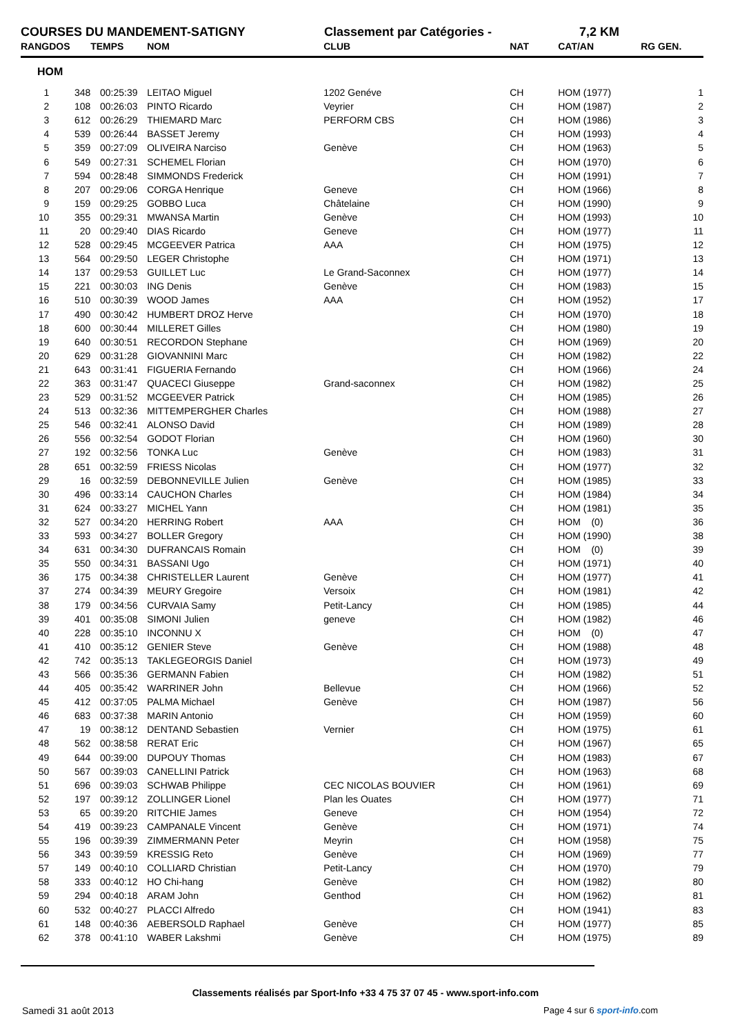COURSES DU MANDEMENT-SATIGNY Classement par Catégories - 7,2 KM
| RANG | DOS | TEMPS | NOM | CLUB | NAT | CAT/AN | RG GEN. |
| --- | --- | --- | --- | --- | --- | --- | --- |
| HOM | | | | | | | |
| 1 | 348 | 00:25:39 | LEITAO Miguel | 1202 Genéve | CH | HOM (1977) | 1 |
| 2 | 108 | 00:26:03 | PINTO Ricardo | Veyrier | CH | HOM (1987) | 2 |
| 3 | 612 | 00:26:29 | THIEMARD Marc | PERFORM CBS | CH | HOM (1986) | 3 |
| 4 | 539 | 00:26:44 | BASSET Jeremy | | CH | HOM (1993) | 4 |
| 5 | 359 | 00:27:09 | OLIVEIRA Narciso | Genève | CH | HOM (1963) | 5 |
| 6 | 549 | 00:27:31 | SCHEMEL Florian | | CH | HOM (1970) | 6 |
| 7 | 594 | 00:28:48 | SIMMONDS Frederick | | CH | HOM (1991) | 7 |
| 8 | 207 | 00:29:06 | CORGA Henrique | Geneve | CH | HOM (1966) | 8 |
| 9 | 159 | 00:29:25 | GOBBO Luca | Châtelaine | CH | HOM (1990) | 9 |
| 10 | 355 | 00:29:31 | MWANSA Martin | Genève | CH | HOM (1993) | 10 |
| 11 | 20 | 00:29:40 | DIAS Ricardo | Geneve | CH | HOM (1977) | 11 |
| 12 | 528 | 00:29:45 | MCGEEVER Patrica | AAA | CH | HOM (1975) | 12 |
| 13 | 564 | 00:29:50 | LEGER Christophe | | CH | HOM (1971) | 13 |
| 14 | 137 | 00:29:53 | GUILLET Luc | Le Grand-Saconnex | CH | HOM (1977) | 14 |
| 15 | 221 | 00:30:03 | ING Denis | Genève | CH | HOM (1983) | 15 |
| 16 | 510 | 00:30:39 | WOOD James | AAA | CH | HOM (1952) | 17 |
| 17 | 490 | 00:30:42 | HUMBERT DROZ Herve | | CH | HOM (1970) | 18 |
| 18 | 600 | 00:30:44 | MILLERET Gilles | | CH | HOM (1980) | 19 |
| 19 | 640 | 00:30:51 | RECORDON Stephane | | CH | HOM (1969) | 20 |
| 20 | 629 | 00:31:28 | GIOVANNINI Marc | | CH | HOM (1982) | 22 |
| 21 | 643 | 00:31:41 | FIGUERIA Fernando | | CH | HOM (1966) | 24 |
| 22 | 363 | 00:31:47 | QUACECI Giuseppe | Grand-saconnex | CH | HOM (1982) | 25 |
| 23 | 529 | 00:31:52 | MCGEEVER Patrick | | CH | HOM (1985) | 26 |
| 24 | 513 | 00:32:36 | MITTEMPERGHER Charles | | CH | HOM (1988) | 27 |
| 25 | 546 | 00:32:41 | ALONSO David | | CH | HOM (1989) | 28 |
| 26 | 556 | 00:32:54 | GODOT Florian | | CH | HOM (1960) | 30 |
| 27 | 192 | 00:32:56 | TONKA Luc | Genève | CH | HOM (1983) | 31 |
| 28 | 651 | 00:32:59 | FRIESS Nicolas | | CH | HOM (1977) | 32 |
| 29 | 16 | 00:32:59 | DEBONNEVILLE Julien | Genève | CH | HOM (1985) | 33 |
| 30 | 496 | 00:33:14 | CAUCHON Charles | | CH | HOM (1984) | 34 |
| 31 | 624 | 00:33:27 | MICHEL Yann | | CH | HOM (1981) | 35 |
| 32 | 527 | 00:34:20 | HERRING Robert | AAA | CH | HOM (0) | 36 |
| 33 | 593 | 00:34:27 | BOLLER Gregory | | CH | HOM (1990) | 38 |
| 34 | 631 | 00:34:30 | DUFRANCAIS Romain | | CH | HOM (0) | 39 |
| 35 | 550 | 00:34:31 | BASSANI Ugo | | CH | HOM (1971) | 40 |
| 36 | 175 | 00:34:38 | CHRISTELLER Laurent | Genève | CH | HOM (1977) | 41 |
| 37 | 274 | 00:34:39 | MEURY Gregoire | Versoix | CH | HOM (1981) | 42 |
| 38 | 179 | 00:34:56 | CURVAIA Samy | Petit-Lancy | CH | HOM (1985) | 44 |
| 39 | 401 | 00:35:08 | SIMONI Julien | geneve | CH | HOM (1982) | 46 |
| 40 | 228 | 00:35:10 | INCONNU X | | CH | HOM (0) | 47 |
| 41 | 410 | 00:35:12 | GENIER Steve | Genève | CH | HOM (1988) | 48 |
| 42 | 742 | 00:35:13 | TAKLEGEORGIS Daniel | | CH | HOM (1973) | 49 |
| 43 | 566 | 00:35:36 | GERMANN Fabien | | CH | HOM (1982) | 51 |
| 44 | 405 | 00:35:42 | WARRINER John | Bellevue | CH | HOM (1966) | 52 |
| 45 | 412 | 00:37:05 | PALMA Michael | Genève | CH | HOM (1987) | 56 |
| 46 | 683 | 00:37:38 | MARIN Antonio | | CH | HOM (1959) | 60 |
| 47 | 19 | 00:38:12 | DENTAND Sebastien | Vernier | CH | HOM (1975) | 61 |
| 48 | 562 | 00:38:58 | RERAT Eric | | CH | HOM (1967) | 65 |
| 49 | 644 | 00:39:00 | DUPOUY Thomas | | CH | HOM (1983) | 67 |
| 50 | 567 | 00:39:03 | CANELLINI Patrick | | CH | HOM (1963) | 68 |
| 51 | 696 | 00:39:03 | SCHWAB Philippe | CEC NICOLAS BOUVIER | CH | HOM (1961) | 69 |
| 52 | 197 | 00:39:12 | ZOLLINGER Lionel | Plan les Ouates | CH | HOM (1977) | 71 |
| 53 | 65 | 00:39:20 | RITCHIE James | Geneve | CH | HOM (1954) | 72 |
| 54 | 419 | 00:39:23 | CAMPANALE Vincent | Genève | CH | HOM (1971) | 74 |
| 55 | 196 | 00:39:39 | ZIMMERMANN Peter | Meyrin | CH | HOM (1958) | 75 |
| 56 | 343 | 00:39:59 | KRESSIG Reto | Genève | CH | HOM (1969) | 77 |
| 57 | 149 | 00:40:10 | COLLIARD Christian | Petit-Lancy | CH | HOM (1970) | 79 |
| 58 | 333 | 00:40:12 | HO Chi-hang | Genève | CH | HOM (1982) | 80 |
| 59 | 294 | 00:40:18 | ARAM John | Genthod | CH | HOM (1962) | 81 |
| 60 | 532 | 00:40:27 | PLACCI Alfredo | | CH | HOM (1941) | 83 |
| 61 | 148 | 00:40:36 | AEBERSOLD Raphael | Genève | CH | HOM (1977) | 85 |
| 62 | 378 | 00:41:10 | WABER Lakshmi | Genève | CH | HOM (1975) | 89 |
Classements réalisés par Sport-Info +33 4 75 37 07 45 - www.sport-info.com
Samedi 31 août 2013 Page 4 sur 6 sport-info.com